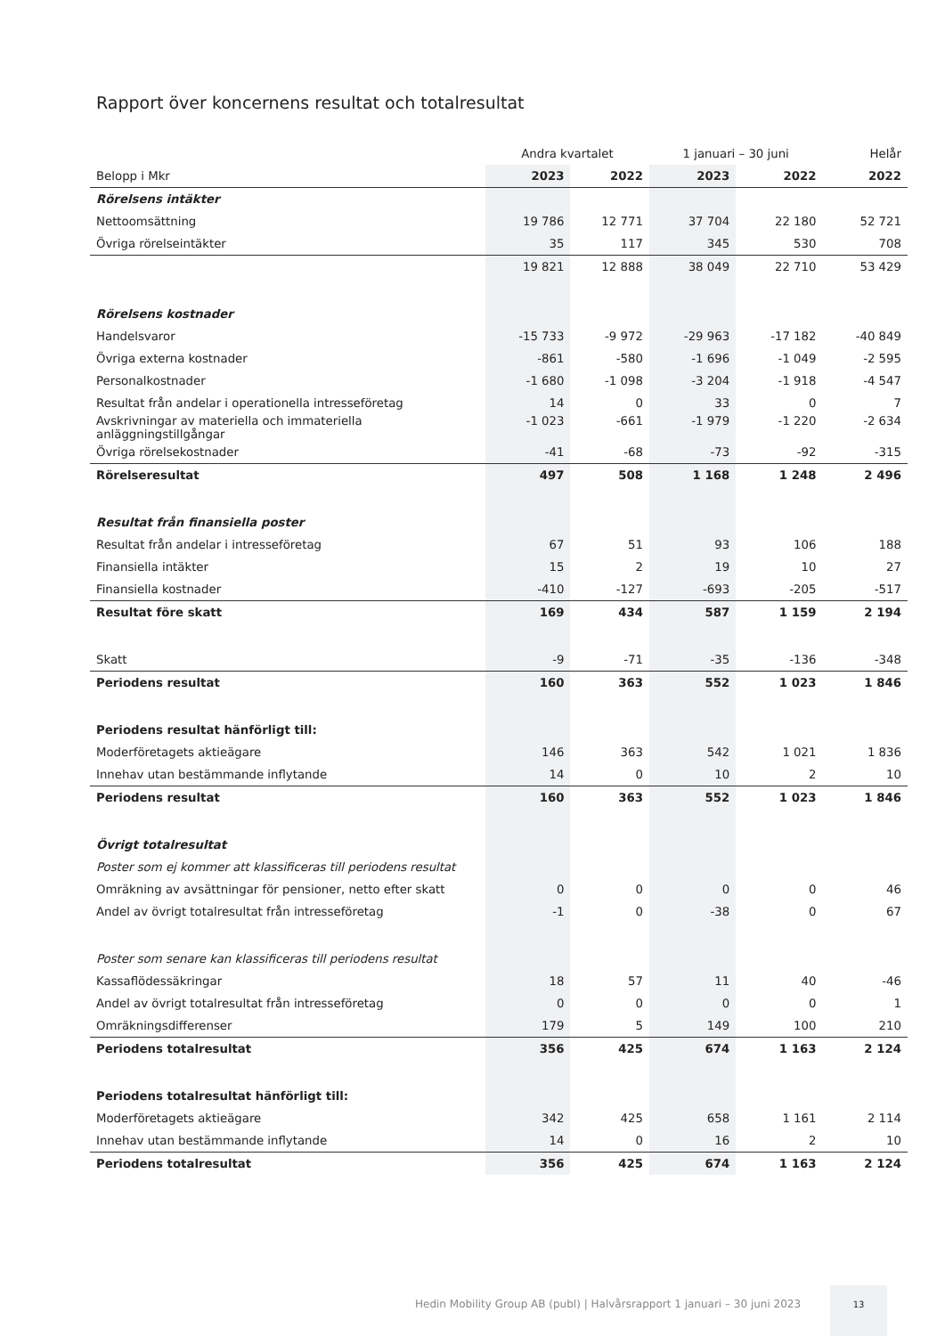Rapport över koncernens resultat och totalresultat
| | Andra kvartalet | | 1 januari – 30 juni | | Helår |
| --- | --- | --- | --- | --- | --- |
| Belopp i Mkr | 2023 | 2022 | 2023 | 2022 | 2022 |
| Rörelsens intäkter | | | | | |
| Nettoomsättning | 19 786 | 12 771 | 37 704 | 22 180 | 52 721 |
| Övriga rörelseintäkter | 35 | 117 | 345 | 530 | 708 |
| | 19 821 | 12 888 | 38 049 | 22 710 | 53 429 |
| Rörelsens kostnader | | | | | |
| Handelsvaror | -15 733 | -9 972 | -29 963 | -17 182 | -40 849 |
| Övriga externa kostnader | -861 | -580 | -1 696 | -1 049 | -2 595 |
| Personalkostnader | -1 680 | -1 098 | -3 204 | -1 918 | -4 547 |
| Resultat från andelar i operationella intresseföretag | 14 | 0 | 33 | 0 | 7 |
| Avskrivningar av materiella och immateriella anläggningstillgångar | -1 023 | -661 | -1 979 | -1 220 | -2 634 |
| Övriga rörelsekostnader | -41 | -68 | -73 | -92 | -315 |
| Rörelseresultat | 497 | 508 | 1 168 | 1 248 | 2 496 |
| Resultat från finansiella poster | | | | | |
| Resultat från andelar i intresseföretag | 67 | 51 | 93 | 106 | 188 |
| Finansiella intäkter | 15 | 2 | 19 | 10 | 27 |
| Finansiella kostnader | -410 | -127 | -693 | -205 | -517 |
| Resultat före skatt | 169 | 434 | 587 | 1 159 | 2 194 |
| Skatt | -9 | -71 | -35 | -136 | -348 |
| Periodens resultat | 160 | 363 | 552 | 1 023 | 1 846 |
| Periodens resultat hänförligt till: | | | | | |
| Moderföretagets aktieägare | 146 | 363 | 542 | 1 021 | 1 836 |
| Innehav utan bestämmande inflytande | 14 | 0 | 10 | 2 | 10 |
| Periodens resultat | 160 | 363 | 552 | 1 023 | 1 846 |
| Övrigt totalresultat | | | | | |
| Poster som ej kommer att klassificeras till periodens resultat | | | | | |
| Omräkning av avsättningar för pensioner, netto efter skatt | 0 | 0 | 0 | 0 | 46 |
| Andel av övrigt totalresultat från intresseföretag | -1 | 0 | -38 | 0 | 67 |
| Poster som senare kan klassificeras till periodens resultat | | | | | |
| Kassaflödessäkringar | 18 | 57 | 11 | 40 | -46 |
| Andel av övrigt totalresultat från intresseföretag | 0 | 0 | 0 | 0 | 1 |
| Omräkningsdifferenser | 179 | 5 | 149 | 100 | 210 |
| Periodens totalresultat | 356 | 425 | 674 | 1 163 | 2 124 |
| Periodens totalresultat hänförligt till: | | | | | |
| Moderföretagets aktieägare | 342 | 425 | 658 | 1 161 | 2 114 |
| Innehav utan bestämmande inflytande | 14 | 0 | 16 | 2 | 10 |
| Periodens totalresultat | 356 | 425 | 674 | 1 163 | 2 124 |
Hedin Mobility Group AB (publ) | Halvårsrapport 1 januari – 30 juni 2023
13